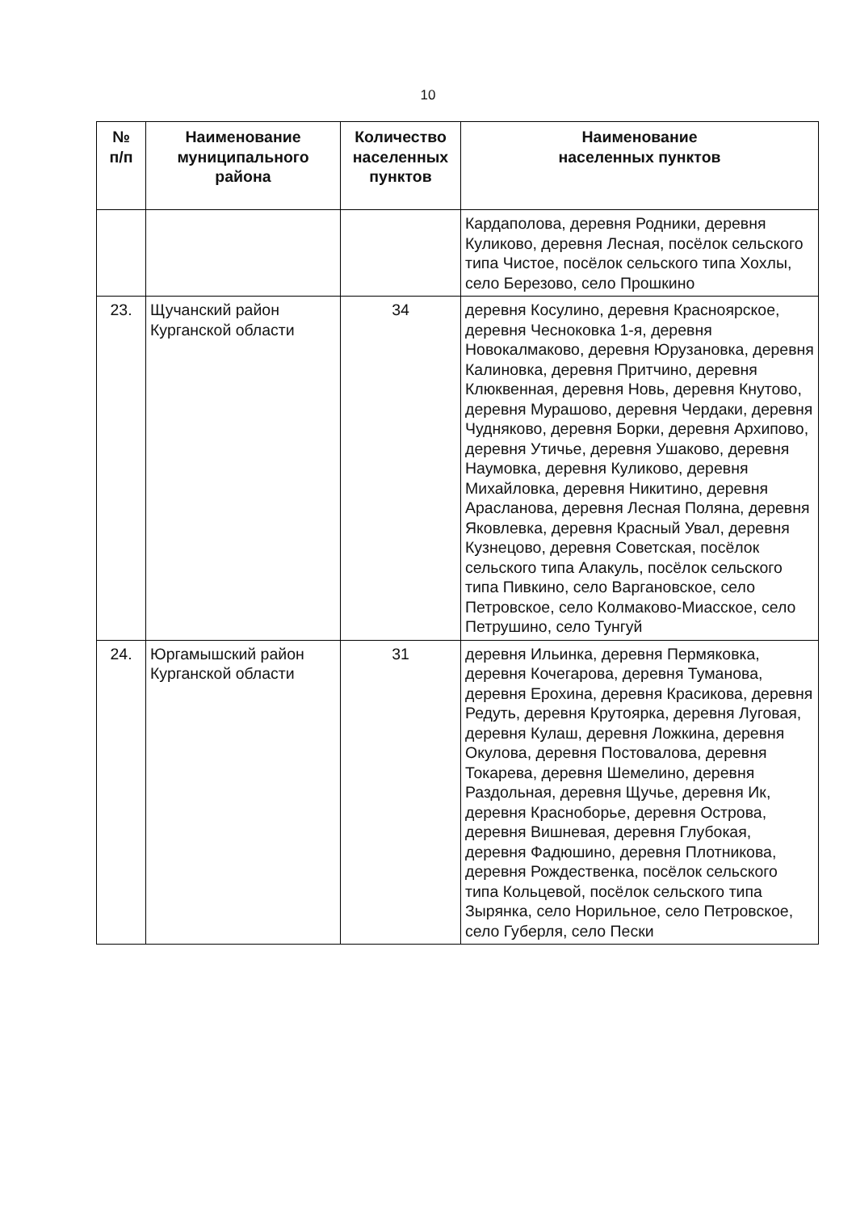10
| № п/п | Наименование муниципального района | Количество населенных пунктов | Наименование населенных пунктов |
| --- | --- | --- | --- |
| | | | Кардаполова, деревня Родники, деревня Куликово, деревня Лесная, посёлок сельского типа Чистое, посёлок сельского типа Хохлы, село Березово, село Прошкино |
| 23. | Щучанский район Курганской области | 34 | деревня Косулино, деревня Красноярское, деревня Чесноковка 1-я, деревня Новокалмаково, деревня Юрузановка, деревня Калиновка, деревня Притчино, деревня Клюквенная, деревня Новь, деревня Кнутово, деревня Мурашово, деревня Чердаки, деревня Чудняково, деревня Борки, деревня Архипово, деревня Утичье, деревня Ушаково, деревня Наумовка, деревня Куликово, деревня Михайловка, деревня Никитино, деревня Арасланова, деревня Лесная Поляна, деревня Яковлевка, деревня Красный Увал, деревня Кузнецово, деревня Советская, посёлок сельского типа Алакуль, посёлок сельского типа Пивкино, село Варгановское, село Петровское, село Колмаково-Миасское, село Петрушино, село Тунгуй |
| 24. | Юргамышский район Курганской области | 31 | деревня Ильинка, деревня Пермяковка, деревня Кочегарова, деревня Туманова, деревня Ерохина, деревня Красикова, деревня Редуть, деревня Крутоярка, деревня Луговая, деревня Кулаш, деревня Ложкина, деревня Окулова, деревня Постовалова, деревня Токарева, деревня Шемелино, деревня Раздольная, деревня Щучье, деревня Ик, деревня Красноборье, деревня Острова, деревня Вишневая, деревня Глубокая, деревня Фадюшино, деревня Плотникова, деревня Рождественка, посёлок сельского типа Кольцевой, посёлок сельского типа Зырянка, село Норильное, село Петровское, село Губерля, село Пески |